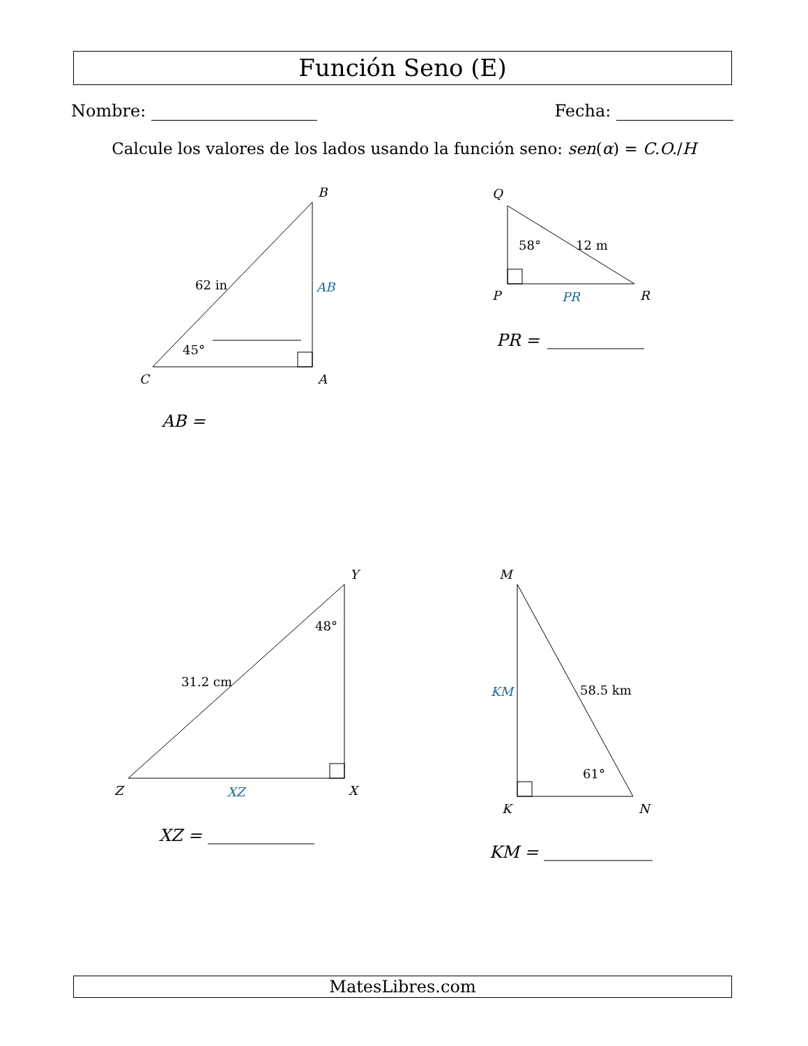Función Seno (E)
Nombre: Fecha:
Calcule los valores de los lados usando la función seno: sen(α) = C.O./H
B
C
A
Q
P
R
Y
Z
X
M
K
N
62 in
45°
58°
12 m
31.2 cm
48°
58.5 km
61°
AB
PR
XZ
KM
AB =
PR =
XZ =
KM =
MatesLibres.com